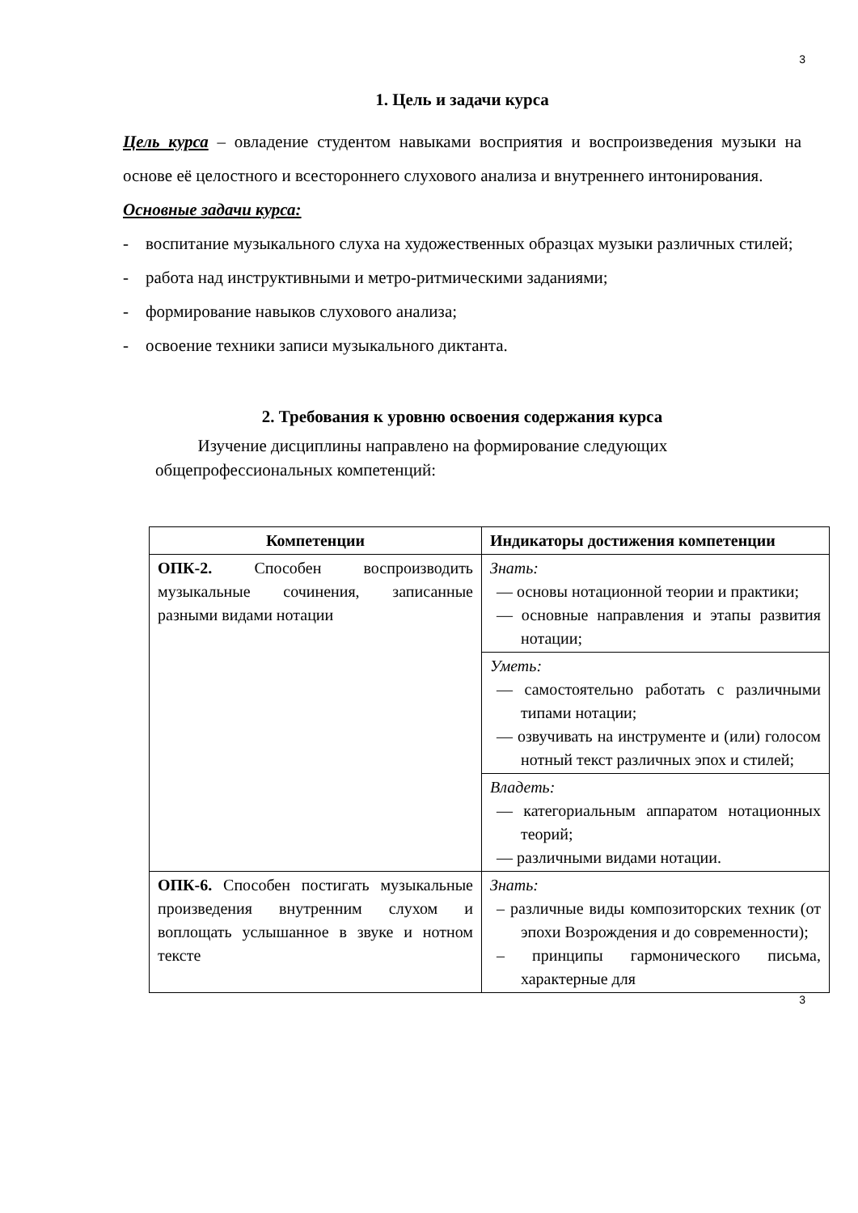3
1. Цель и задачи курса
Цель курса – овладение студентом навыками восприятия и воспроизведения музыки на основе её целостного и всестороннего слухового анализа и внутреннего интонирования.
Основные задачи курса:
- воспитание музыкального слуха на художественных образцах музыки различных стилей;
- работа над инструктивными и метро-ритмическими заданиями;
- формирование навыков слухового анализа;
- освоение техники записи музыкального диктанта.
2. Требования к уровню освоения содержания курса
Изучение дисциплины направлено на формирование следующих общепрофессиональных компетенций:
| Компетенции | Индикаторы достижения компетенции |
| --- | --- |
| ОПК-2. Способен воспроизводить музыкальные сочинения, записанные разными видами нотации | Знать: — основы нотационной теории и практики; — основные направления и этапы развития нотации; |
| | Уметь: — самостоятельно работать с различными типами нотации; — озвучивать на инструменте и (или) голосом нотный текст различных эпох и стилей; |
| | Владеть: — категориальным аппаратом нотационных теорий; — различными видами нотации. |
| ОПК-6. Способен постигать музыкальные произведения внутренним слухом и воплощать услышанное в звуке и нотном тексте | Знать: – различные виды композиторских техник (от эпохи Возрождения и до современности); – принципы гармонического письма, характерные для |
3